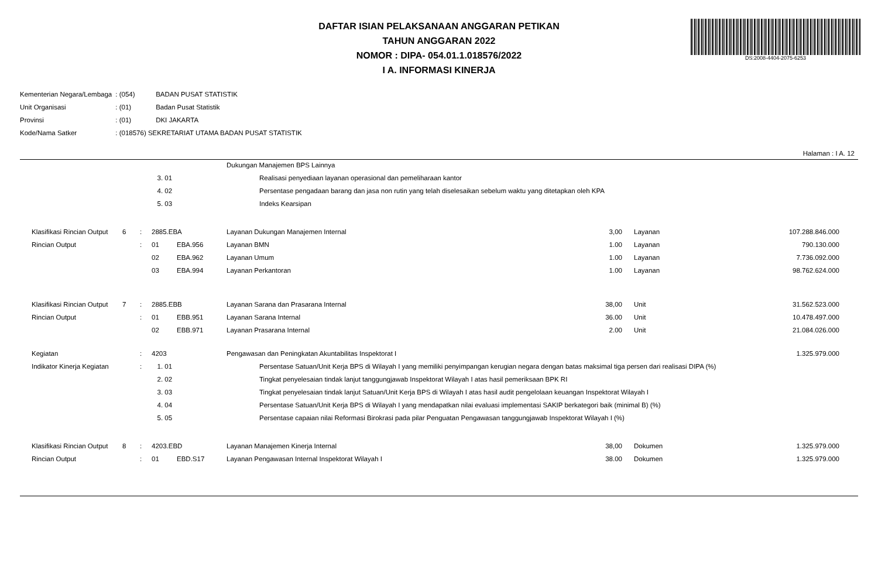DS:2008-4404-2075-6253
DAFTAR ISIAN PELAKSANAAN ANGGARAN PETIKAN
TAHUN ANGGARAN 2022
NOMOR : DIPA- 054.01.1.018576/2022
I A. INFORMASI KINERJA
| Kementerian Negara/Lembaga | : (054) | BADAN PUSAT STATISTIK |
| Unit Organisasi | : (01) | Badan Pusat Statistik |
| Provinsi | : (01) | DKI JAKARTA |
| Kode/Nama Satker | : (018576) SEKRETARIAT UTAMA BADAN PUSAT STATISTIK | |
Halaman : I A. 12
| | | | | | | Dukungan Manajemen BPS Lainnya | | | | | |
| | | | | 3. 01 | | | Realisasi penyediaan layanan operasional dan pemeliharaan kantor | | | | |
| | | | | 4. 02 | | | Persentase pengadaan barang dan jasa non rutin yang telah diselesaikan sebelum waktu yang ditetapkan oleh KPA | | | | |
| | | | | 5. 03 | | | Indeks Kearsipan | | | | |
| | Klasifikasi Rincian Output | 6 | : | 2885.EBA | | Layanan Dukungan Manajemen Internal | | 3,00 | | Layanan | 107.288.846.000 |
| | Rincian Output | | : | 01 | EBA.956 | Layanan BMN | | 1.00 | | Layanan | 790.130.000 |
| | | | | 02 | EBA.962 | Layanan Umum | | 1.00 | | Layanan | 7.736.092.000 |
| | | | | 03 | EBA.994 | Layanan Perkantoran | | 1.00 | | Layanan | 98.762.624.000 |
| | Klasifikasi Rincian Output | 7 | : | 2885.EBB | | Layanan Sarana dan Prasarana Internal | | 38,00 | | Unit | 31.562.523.000 |
| | Rincian Output | | : | 01 | EBB.951 | Layanan Sarana Internal | | 36.00 | | Unit | 10.478.497.000 |
| | | | | 02 | EBB.971 | Layanan Prasarana Internal | | 2.00 | | Unit | 21.084.026.000 |
| | Kegiatan | | : | 4203 | | Pengawasan dan Peningkatan Akuntabilitas Inspektorat I | | | | | 1.325.979.000 |
| | Indikator Kinerja Kegiatan | | : | 1. 01 | | | Persentase Satuan/Unit Kerja BPS di Wilayah I yang memiliki penyimpangan kerugian negara dengan batas maksimal tiga persen dari realisasi DIPA (%) | | | | |
| | | | | 2. 02 | | | Tingkat penyelesaian tindak lanjut tanggungjawab Inspektorat Wilayah I atas hasil pemeriksaan BPK RI | | | | |
| | | | | 3. 03 | | | Tingkat penyelesaian tindak lanjut Satuan/Unit Kerja BPS di Wilayah I atas hasil audit pengelolaan keuangan Inspektorat Wilayah I | | | | |
| | | | | 4. 04 | | | Persentase Satuan/Unit Kerja BPS di Wilayah I yang mendapatkan nilai evaluasi implementasi SAKIP berkategori baik (minimal B) (%) | | | | |
| | | | | 5. 05 | | | Persentase capaian nilai Reformasi Birokrasi pada pilar Penguatan Pengawasan tanggungjawab Inspektorat Wilayah I (%) | | | | |
| | Klasifikasi Rincian Output | 8 | : | 4203.EBD | | Layanan Manajemen Kinerja Internal | | 38,00 | | Dokumen | 1.325.979.000 |
| | Rincian Output | | : | 01 | EBD.S17 | Layanan Pengawasan Internal Inspektorat Wilayah I | | 38.00 | | Dokumen | 1.325.979.000 |